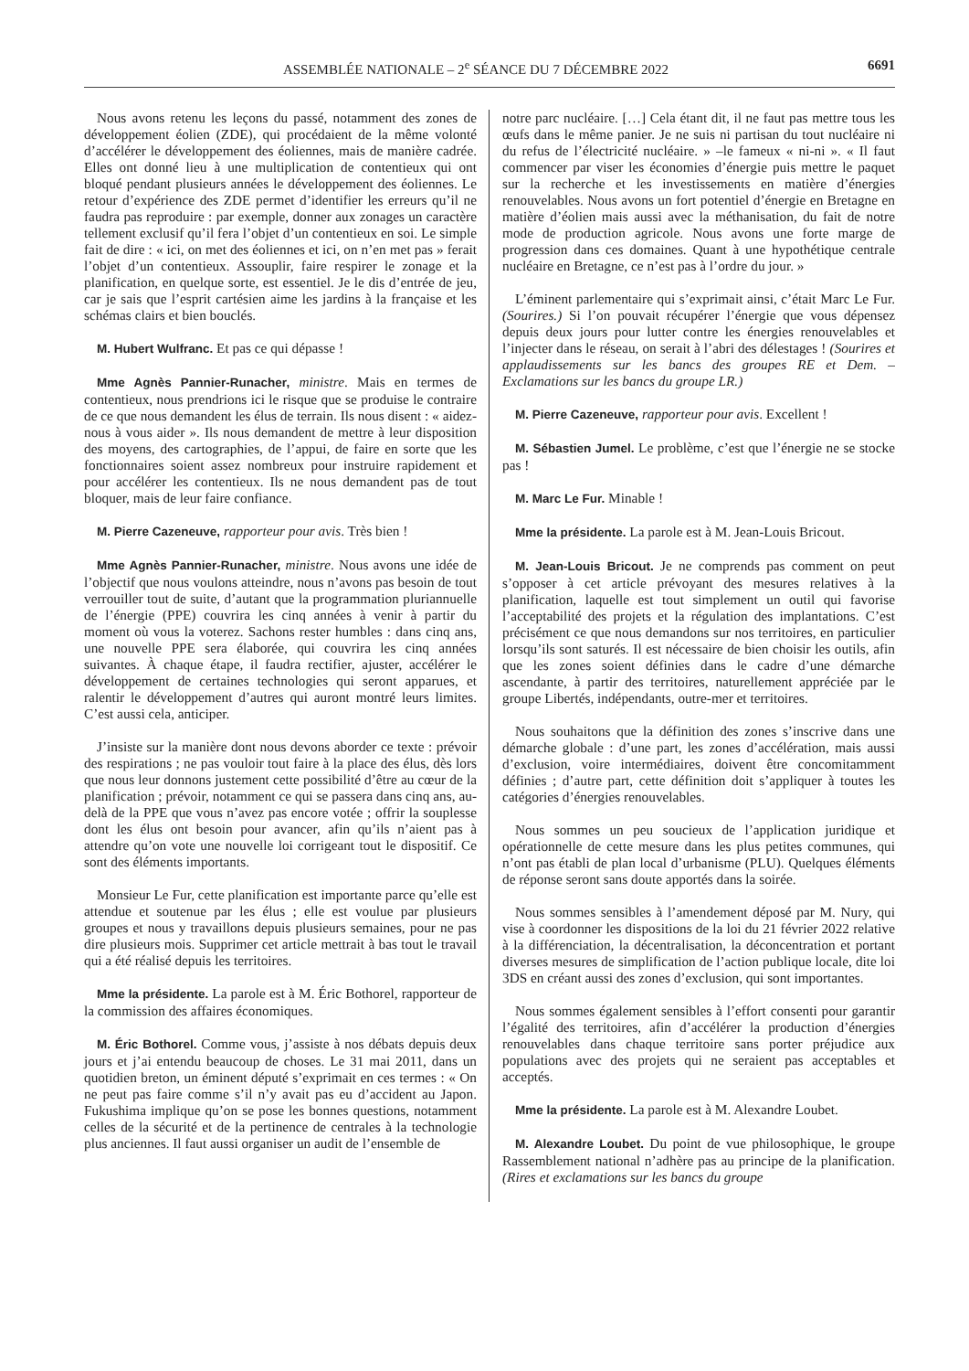ASSEMBLÉE NATIONALE – 2<sup>e</sup> SÉANCE DU 7 DÉCEMBRE 2022 6691
Nous avons retenu les leçons du passé, notamment des zones de développement éolien (ZDE), qui procédaient de la même volonté d’accélérer le développement des éoliennes, mais de manière cadrée. Elles ont donné lieu à une multiplication de contentieux qui ont bloqué pendant plusieurs années le développement des éoliennes. Le retour d’expérience des ZDE permet d’identifier les erreurs qu’il ne faudra pas reproduire : par exemple, donner aux zonages un caractère tellement exclusif qu’il fera l’objet d’un contentieux en soi. Le simple fait de dire : « ici, on met des éoliennes et ici, on n’en met pas » ferait l’objet d’un contentieux. Assouplir, faire respirer le zonage et la planification, en quelque sorte, est essentiel. Je le dis d’entrée de jeu, car je sais que l’esprit cartésien aime les jardins à la française et les schémas clairs et bien bouclés.
M. Hubert Wulfranc. Et pas ce qui dépasse !
Mme Agnès Pannier-Runacher, ministre. Mais en termes de contentieux, nous prendrions ici le risque que se produise le contraire de ce que nous demandent les élus de terrain. Ils nous disent : « aidez-nous à vous aider ». Ils nous demandent de mettre à leur disposition des moyens, des cartographies, de l’appui, de faire en sorte que les fonctionnaires soient assez nombreux pour instruire rapidement et pour accélérer les contentieux. Ils ne nous demandent pas de tout bloquer, mais de leur faire confiance.
M. Pierre Cazeneuve, rapporteur pour avis. Très bien !
Mme Agnès Pannier-Runacher, ministre. Nous avons une idée de l’objectif que nous voulons atteindre, nous n’avons pas besoin de tout verrouiller tout de suite, d’autant que la programmation pluriannuelle de l’énergie (PPE) couvrira les cinq années à venir à partir du moment où vous la voterez. Sachons rester humbles : dans cinq ans, une nouvelle PPE sera élaborée, qui couvrira les cinq années suivantes. À chaque étape, il faudra rectifier, ajuster, accélérer le développement de certaines technologies qui seront apparues, et ralentir le développement d’autres qui auront montré leurs limites. C’est aussi cela, anticiper.
J’insiste sur la manière dont nous devons aborder ce texte : prévoir des respirations ; ne pas vouloir tout faire à la place des élus, dès lors que nous leur donnons justement cette possibilité d’être au cœur de la planification ; prévoir, notamment ce qui se passera dans cinq ans, au-delà de la PPE que vous n’avez pas encore votée ; offrir la souplesse dont les élus ont besoin pour avancer, afin qu’ils n’aient pas à attendre qu’on vote une nouvelle loi corrigeant tout le dispositif. Ce sont des éléments importants.
Monsieur Le Fur, cette planification est importante parce qu’elle est attendue et soutenue par les élus ; elle est voulue par plusieurs groupes et nous y travaillons depuis plusieurs semaines, pour ne pas dire plusieurs mois. Supprimer cet article mettrait à bas tout le travail qui a été réalisé depuis les territoires.
Mme la présidente. La parole est à M. Éric Bothorel, rapporteur de la commission des affaires économiques.
M. Éric Bothorel. Comme vous, j’assiste à nos débats depuis deux jours et j’ai entendu beaucoup de choses. Le 31 mai 2011, dans un quotidien breton, un éminent député s’exprimait en ces termes : « On ne peut pas faire comme s’il n’y avait pas eu d’accident au Japon. Fukushima implique qu’on se pose les bonnes questions, notamment celles de la sécurité et de la pertinence de centrales à la technologie plus anciennes. Il faut aussi organiser un audit de l’ensemble de
notre parc nucléaire. […] Cela étant dit, il ne faut pas mettre tous les œufs dans le même panier. Je ne suis ni partisan du tout nucléaire ni du refus de l’électricité nucléaire. » –le fameux « ni-ni ». « Il faut commencer par viser les économies d’énergie puis mettre le paquet sur la recherche et les investissements en matière d’énergies renouvelables. Nous avons un fort potentiel d’énergie en Bretagne en matière d’éolien mais aussi avec la méthanisation, du fait de notre mode de production agricole. Nous avons une forte marge de progression dans ces domaines. Quant à une hypothétique centrale nucléaire en Bretagne, ce n’est pas à l’ordre du jour. »
L’éminent parlementaire qui s’exprimait ainsi, c’était Marc Le Fur. (Sourires.) Si l’on pouvait récupérer l’énergie que vous dépensez depuis deux jours pour lutter contre les énergies renouvelables et l’injecter dans le réseau, on serait à l’abri des délestages ! (Sourires et applaudissements sur les bancs des groupes RE et Dem. – Exclamations sur les bancs du groupe LR.)
M. Pierre Cazeneuve, rapporteur pour avis. Excellent !
M. Sébastien Jumel. Le problème, c’est que l’énergie ne se stocke pas !
M. Marc Le Fur. Minable !
Mme la présidente. La parole est à M. Jean-Louis Bricout.
M. Jean-Louis Bricout. Je ne comprends pas comment on peut s’opposer à cet article prévoyant des mesures relatives à la planification, laquelle est tout simplement un outil qui favorise l’acceptabilité des projets et la régulation des implantations. C’est précisément ce que nous demandons sur nos territoires, en particulier lorsqu’ils sont saturés. Il est nécessaire de bien choisir les outils, afin que les zones soient définies dans le cadre d’une démarche ascendante, à partir des territoires, naturellement appréciée par le groupe Libertés, indépendants, outre-mer et territoires.
Nous souhaitons que la définition des zones s’inscrive dans une démarche globale : d’une part, les zones d’accélération, mais aussi d’exclusion, voire intermédiaires, doivent être concomitamment définies ; d’autre part, cette définition doit s’appliquer à toutes les catégories d’énergies renouvelables.
Nous sommes un peu soucieux de l’application juridique et opérationnelle de cette mesure dans les plus petites communes, qui n’ont pas établi de plan local d’urbanisme (PLU). Quelques éléments de réponse seront sans doute apportés dans la soirée.
Nous sommes sensibles à l’amendement déposé par M. Nury, qui vise à coordonner les dispositions de la loi du 21 février 2022 relative à la différenciation, la décentralisation, la déconcentration et portant diverses mesures de simplification de l’action publique locale, dite loi 3DS en créant aussi des zones d’exclusion, qui sont importantes.
Nous sommes également sensibles à l’effort consenti pour garantir l’égalité des territoires, afin d’accélérer la production d’énergies renouvelables dans chaque territoire sans porter préjudice aux populations avec des projets qui ne seraient pas acceptables et acceptés.
Mme la présidente. La parole est à M. Alexandre Loubet.
M. Alexandre Loubet. Du point de vue philosophique, le groupe Rassemblement national n’adhère pas au principe de la planification. (Rires et exclamations sur les bancs du groupe